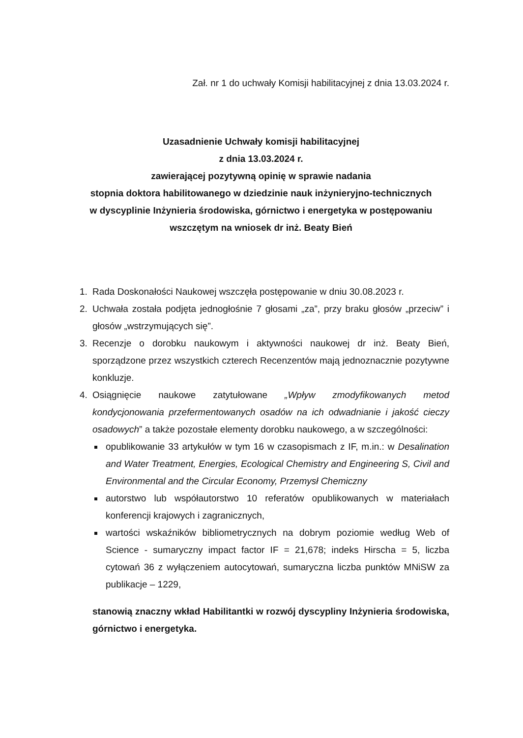Zał. nr 1 do uchwały Komisji habilitacyjnej z dnia 13.03.2024 r.
Uzasadnienie Uchwały komisji habilitacyjnej
z dnia 13.03.2024 r.
zawierającej pozytywną opinię w sprawie nadania
stopnia doktora habilitowanego w dziedzinie nauk inżynieryjno-technicznych
w dyscyplinie Inżynieria środowiska, górnictwo i energetyka w postępowaniu
wszczętym na wniosek dr inż. Beaty Bień
1. Rada Doskonałości Naukowej wszczęła postępowanie w dniu 30.08.2023 r.
2. Uchwała została podjęta jednogłośnie 7 głosami „za”, przy braku głosów „przeciw” i głosów „wstrzymujących się”.
3. Recenzje o dorobku naukowym i aktywności naukowej dr inż. Beaty Bień, sporządzone przez wszystkich czterech Recenzentów mają jednoznacznie pozytywne konkluzje.
4. Osiągnięcie naukowe zatytułowane „Wpływ zmodyfikowanych metod kondycjonowania przefermentowanych osadów na ich odwadnianie i jakość cieczy osadowych” a także pozostałe elementy dorobku naukowego, a w szczególności:
opublikowanie 33 artykułów w tym 16 w czasopismach z IF, m.in.: w Desalination and Water Treatment, Energies, Ecological Chemistry and Engineering S, Civil and Environmental and the Circular Economy, Przemysł Chemiczny
autorstwo lub współautorstwo 10 referatów opublikowanych w materiałach konferencji krajowych i zagranicznych,
wartości wskaźników bibliometrycznych na dobrym poziomie według Web of Science - sumaryczny impact factor IF = 21,678; indeks Hirscha = 5, liczba cytowań 36 z wyłączeniem autocytowań, sumaryczna liczba punktów MNiSW za publikacje – 1229,
stanowią znaczny wkład Habilitantki w rozwój dyscypliny Inżynieria środowiska, górnictwo i energetyka.